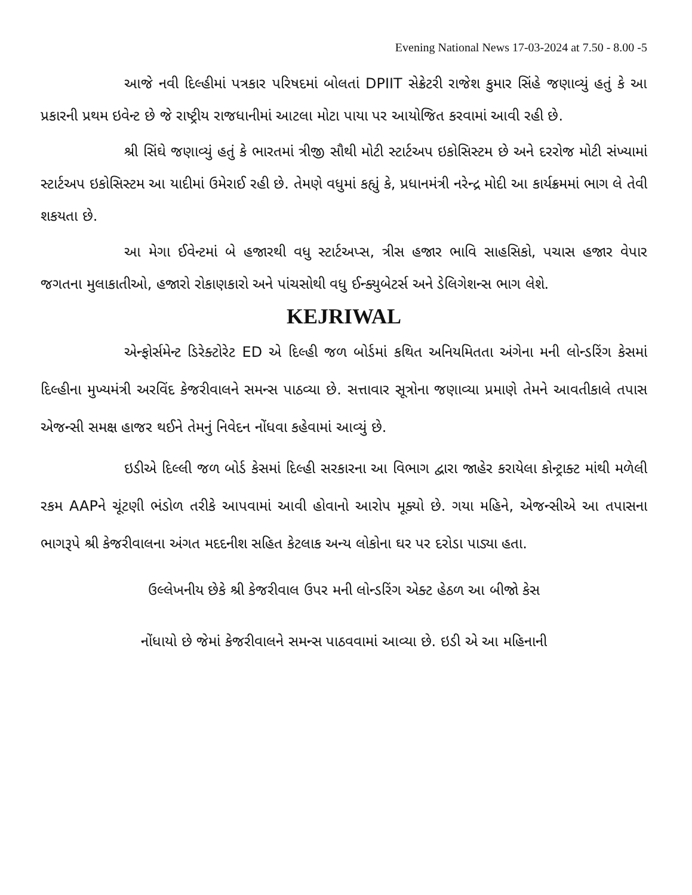Evening National News 17-03-2024 at 7.50 - 8.00 -5
આજે નવી દિલ્હીમાં પત્રકાર પરિષદમાં બોલતાં DPIIT સેક્રેટરી રાજેશ કુમાર સિંહે જણાવ્યું હતું કે આ પ્રકારની પ્રથમ ઇવેન્ટ છે જે રાષ્ટ્રીય રાજધાનીમાં આટલા મોટા પાયા પર આયોજિત કરવામાં આવી રહી છે.
શ્રી સિંઘે જણાવ્યું હતું કે ભારતમાં ત્રીજી સૌથી મોટી સ્ટાર્ટઅપ ઇકોસિસ્ટમ છે અને દરરોજ મોટી સંખ્યામાં સ્ટાર્ટઅપ ઇકોસિસ્ટમ આ યાદીમાં ઉમેરાઈ રહી છે. તેમણે વધુમાં કહ્યું કે, પ્રધાનમંત્રી નરેન્દ્ર મોદી આ કાર્યક્રમમાં ભાગ લે તેવી શકયતા છે.
આ મેગા ઈવેન્ટમાં બે હજારથી વધુ સ્ટાર્ટઅપ્સ, ત્રીસ હજાર ભાવિ સાહસિકો, પચાસ હજાર વેપાર જગતના મુલાકાતીઓ, હજારો રોકાણકારો અને પાંચસોથી વધુ ઈન્ક્યુબેટર્સ અને ડેલિગેશન્સ ભાગ લેશે.
KEJRIWAL
એન્ફોર્સમેન્ટ ડિરેક્ટોરેટ ED એ દિલ્હી જળ બોર્ડમાં કથિત અનિયમિતતા અંગેના મની લોન્ડરિંગ કેસમાં દિલ્હીના મુખ્યમંત્રી અરવિંદ કેજરીવાલને સમન્સ પાઠવ્યા છે. સત્તાવાર સૂત્રોના જણાવ્યા પ્રમાણે તેમને આવતીકાલે તપાસ એજન્સી સમક્ષ હાજર થઈને તેમનું નિવેદન નોંધવા કહેવામાં આવ્યું છે.
ઇડીએ દિલ્લી જળ બોર્ડ કેસમાં દિલ્હી સરકારના આ વિભાગ દ્વારા જાહેર કરાયેલા કોન્ટ્રાક્ટ માંથી મળેલી રકમ AAPને ચૂંટણી ભંડોળ તરીકે આપવામાં આવી હોવાનો આરોપ મૂક્યો છે. ગયા મહિને, એજન્સીએ આ તપાસના ભાગરૂપે શ્રી કેજરીવાલના અંગત મદદનીશ સહિત કેટલાક અન્ય લોકોના ઘર પર દરોડા પાડ્યા હતા.
ઉલ્લેખનીય છેકે શ્રી કેજરીવાલ ઉપર મની લોન્ડરિંગ એક્ટ હેઠળ આ બીજો કેસ
નોંધાયો છે જેમાં કેજરીવાલને સમન્સ પાઠવવામાં આવ્યા છે. ઇડી એ આ મહિનાની